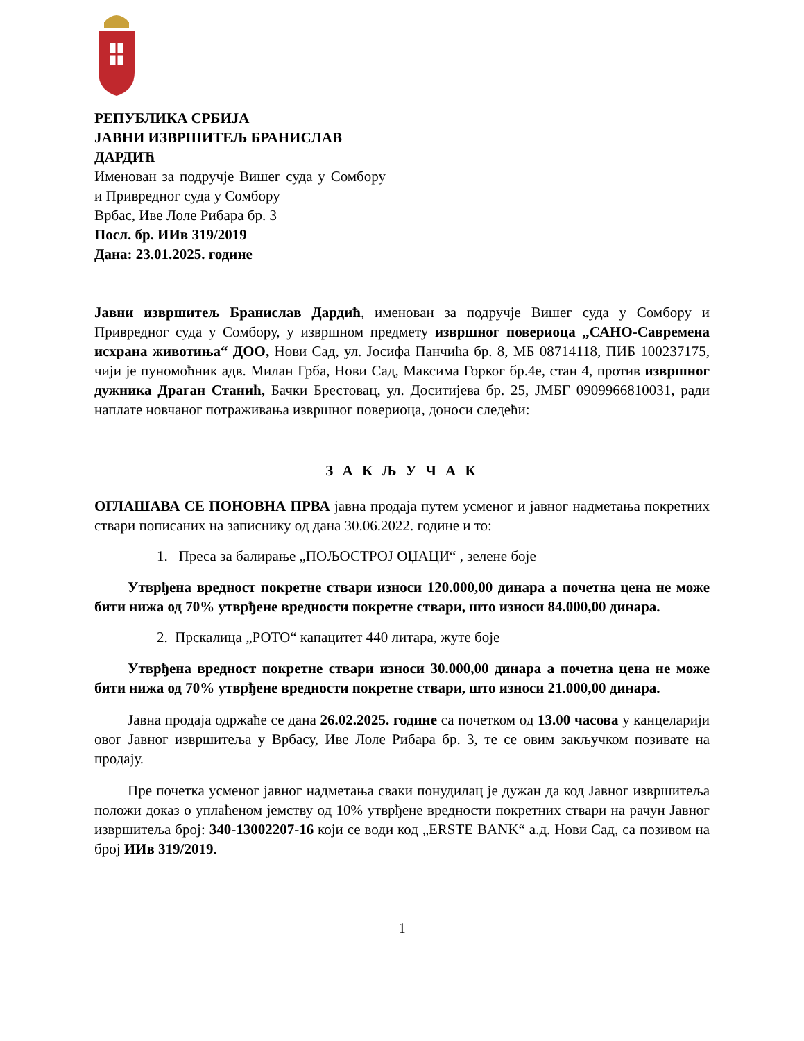РЕПУБЛИКА СРБИЈА
ЈАВНИ ИЗВРШИТЕЉ БРАНИСЛАВ ДАРДИЋ
Именован за подручје Вишег суда у Сомбору и Привредног суда у Сомбору
Врбас, Иве Лоле Рибара бр. 3
Посл. бр. ИИв 319/2019
Дана: 23.01.2025. године
Јавни извршитељ Бранислав Дардић, именован за подручје Вишег суда у Сомбору и Привредног суда у Сомбору, у извршном предмету извршног повериоца „САНО-Савремена исхрана животиња“ ДОО, Нови Сад, ул. Јосифа Панчића бр. 8, МБ 08714118, ПИБ 100237175, чији је пуномоћник адв. Милан Грба, Нови Сад, Максима Горког бр.4е, стан 4, против извршног дужника Драган Станић, Бачки Брестовац, ул. Доситијева бр. 25, ЈМБГ 0909966810031, ради наплате новчаног потраживања извршног повериоца, доноси следећи:
З А К Љ У Ч А К
ОГЛАШАВА СЕ ПОНОВНА ПРВА јавна продаја путем усменог и јавног надметања покретних ствари пописаних на записнику од дана 30.06.2022. године и то:
1. Преса за балирање „ПОЉОСТРОЈ ОЏАЦИ“ , зелене боје
Утврђена вредност покретне ствари износи 120.000,00 динара а почетна цена не може бити нижа од 70% утврђене вредности покретне ствари, што износи 84.000,00 динара.
2. Прскалица „РОТО“ капацитет 440 литара, жуте боје
Утврђена вредност покретне ствари износи 30.000,00 динара а почетна цена не може бити нижа од 70% утврђене вредности покретне ствари, што износи 21.000,00 динара.
Јавна продаја одржаће се дана 26.02.2025. године са почетком од 13.00 часова у канцеларији овог Јавног извршитеља у Врбасу, Иве Лоле Рибара бр. 3, те се овим закључком позивате на продају.
Пре почетка усменог јавног надметања сваки понудилац је дужан да код Јавног извршитеља положи доказ о уплаћеном јемству од 10% утврђене вредности покретних ствари на рачун Јавног извршитеља број: 340-13002207-16 који се води код „ERSTE BANK“ а.д. Нови Сад, са позивом на број ИИв 319/2019.
1